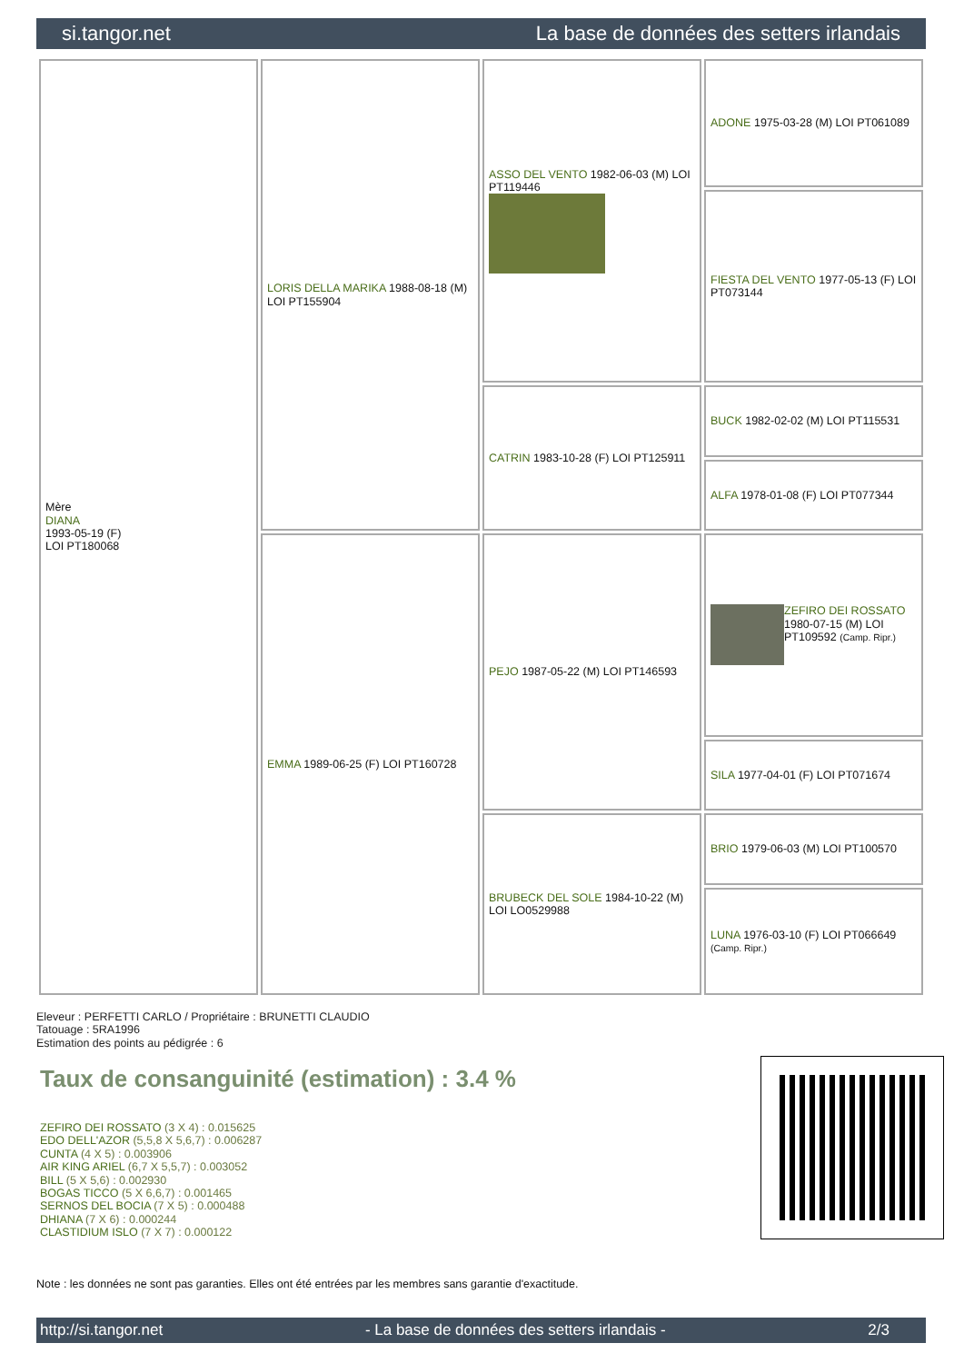si.tangor.net La base de données des setters irlandais
| Mère DIANA 1993-05-19 (F) LOI PT180068 | LORIS DELLA MARIKA 1988-08-18 (M) LOI PT155904 | ASSO DEL VENTO 1982-06-03 (M) LOI PT119446 | ADONE 1975-03-28 (M) LOI PT061089 |
| | | | FIESTA DEL VENTO 1977-05-13 (F) LOI PT073144 |
| | | CATRIN 1983-10-28 (F) LOI PT125911 | BUCK 1982-02-02 (M) LOI PT115531 |
| | | | ALFA 1978-01-08 (F) LOI PT077344 |
| | EMMA 1989-06-25 (F) LOI PT160728 | PEJO 1987-05-22 (M) LOI PT146593 | ZEFIRO DEI ROSSATO 1980-07-15 (M) LOI PT109592 (Camp. Ripr.) |
| | | | SILA 1977-04-01 (F) LOI PT071674 |
| | | BRUBECK DEL SOLE 1984-10-22 (M) LOI LO0529988 | BRIO 1979-06-03 (M) LOI PT100570 |
| | | | LUNA 1976-03-10 (F) LOI PT066649 (Camp. Ripr.) |
Eleveur : PERFETTI CARLO / Propriétaire : BRUNETTI CLAUDIO
Tatouage : 5RA1996
Estimation des points au pédigrée : 6
Taux de consanguinité (estimation) : 3.4 %
ZEFIRO DEI ROSSATO (3 X 4) : 0.015625
EDO DELL'AZOR (5,5,8 X 5,6,7) : 0.006287
CUNTA (4 X 5) : 0.003906
AIR KING ARIEL (6,7 X 5,5,7) : 0.003052
BILL (5 X 5,6) : 0.002930
BOGAS TICCO (5 X 6,6,7) : 0.001465
SERNOS DEL BOCIA (7 X 5) : 0.000488
DHIANA (7 X 6) : 0.000244
CLASTIDIUM ISLO (7 X 7) : 0.000122
Note : les données ne sont pas garanties. Elles ont été entrées par les membres sans garantie d'exactitude.
http://si.tangor.net - La base de données des setters irlandais - 2/3